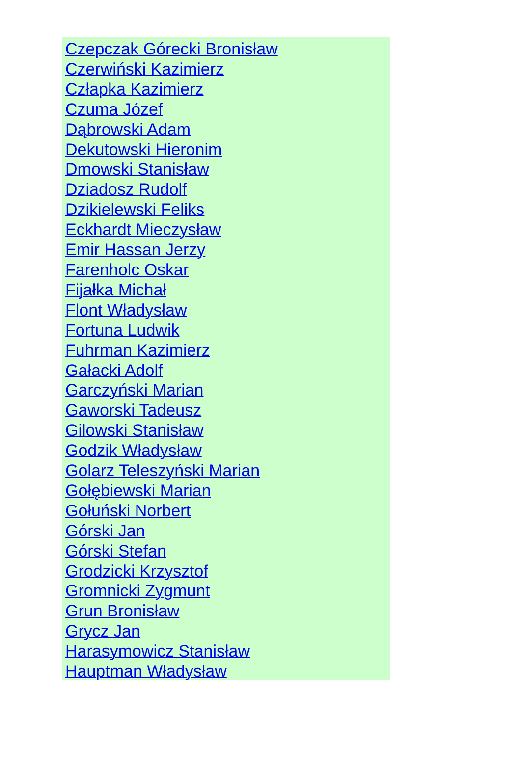Czepczak Górecki Bronisław
Czerwiński Kazimierz
Człapka Kazimierz
Czuma Józef
Dąbrowski Adam
Dekutowski Hieronim
Dmowski Stanisław
Dziadosz Rudolf
Dzikielewski Feliks
Eckhardt Mieczysław
Emir Hassan Jerzy
Farenholc Oskar
Fijałka Michał
Flont Władysław
Fortuna Ludwik
Fuhrman Kazimierz
Gałacki Adolf
Garczyński Marian
Gaworski Tadeusz
Gilowski Stanisław
Godzik Władysław
Golarz Teleszyński Marian
Gołębiewski Marian
Gołuński Norbert
Górski Jan
Górski Stefan
Grodzicki Krzysztof
Gromnicki Zygmunt
Grun Bronisław
Grycz Jan
Harasymowicz Stanisław
Hauptman Władysław